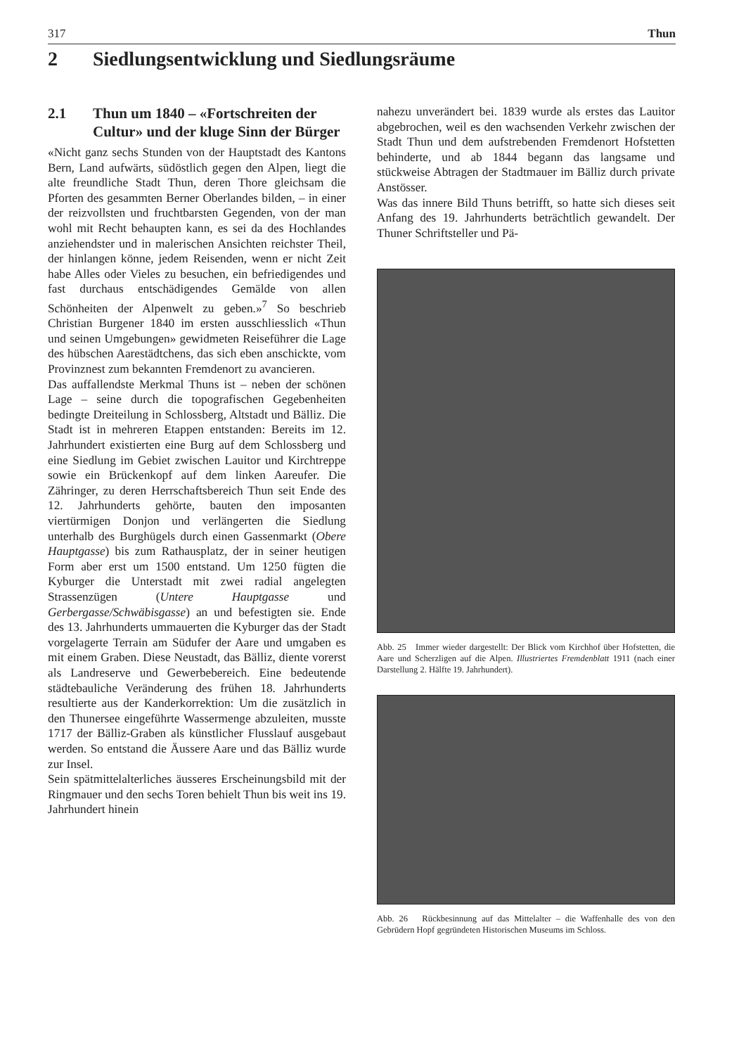317 Thun
2 Siedlungsentwicklung und Siedlungsräume
2.1 Thun um 1840 – «Fortschreiten der Cultur» und der kluge Sinn der Bürger
«Nicht ganz sechs Stunden von der Hauptstadt des Kantons Bern, Land aufwärts, südöstlich gegen den Alpen, liegt die alte freundliche Stadt Thun, deren Thore gleichsam die Pforten des gesammten Berner Oberlandes bilden, – in einer der reizvollsten und fruchtbarsten Gegenden, von der man wohl mit Recht behaupten kann, es sei da des Hochlandes anziehendster und in malerischen Ansichten reichster Theil, der hinlangen könne, jedem Reisenden, wenn er nicht Zeit habe Alles oder Vieles zu besuchen, ein befriedigendes und fast durchaus entschädigendes Gemälde von allen Schönheiten der Alpenwelt zu geben.»<sup>7</sup> So beschrieb Christian Burgener 1840 im ersten ausschliesslich «Thun und seinen Umgebungen» gewidmeten Reiseführer die Lage des hübschen Aarestädtchens, das sich eben anschickte, vom Provinznest zum bekannten Fremdenort zu avancieren.
Das auffallendste Merkmal Thuns ist – neben der schönen Lage – seine durch die topografischen Gegebenheiten bedingte Dreiteilung in Schlossberg, Altstadt und Bälliz. Die Stadt ist in mehreren Etappen entstanden: Bereits im 12. Jahrhundert existierten eine Burg auf dem Schlossberg und eine Siedlung im Gebiet zwischen Lauitor und Kirchtreppe sowie ein Brückenkopf auf dem linken Aareufer. Die Zähringer, zu deren Herrschaftsbereich Thun seit Ende des 12. Jahrhunderts gehörte, bauten den imposanten viertürmigen Donjon und verlängerten die Siedlung unterhalb des Burghügels durch einen Gassenmarkt (Obere Hauptgasse) bis zum Rathausplatz, der in seiner heutigen Form aber erst um 1500 entstand. Um 1250 fügten die Kyburger die Unterstadt mit zwei radial angelegten Strassenzügen (Untere Hauptgasse und Gerbergasse/Schwäbisgasse) an und befestigten sie. Ende des 13. Jahrhunderts ummauerten die Kyburger das der Stadt vorgelagerte Terrain am Südufer der Aare und umgaben es mit einem Graben. Diese Neustadt, das Bälliz, diente vorerst als Landreserve und Gewerbebereich. Eine bedeutende städtebauliche Veränderung des frühen 18. Jahrhunderts resultierte aus der Kanderkorrektion: Um die zusätzlich in den Thunersee eingeführte Wassermenge abzuleiten, musste 1717 der Bälliz-Graben als künstlicher Flusslauf ausgebaut werden. So entstand die Äussere Aare und das Bälliz wurde zur Insel.
Sein spätmittelalterliches äusseres Erscheinungsbild mit der Ringmauer und den sechs Toren behielt Thun bis weit ins 19. Jahrhundert hinein
nahezu unverändert bei. 1839 wurde als erstes das Lauitor abgebrochen, weil es den wachsenden Verkehr zwischen der Stadt Thun und dem aufstrebenden Fremdenort Hofstetten behinderte, und ab 1844 begann das langsame und stückweise Abtragen der Stadtmauer im Bälliz durch private Anstösser.
Was das innere Bild Thuns betrifft, so hatte sich dieses seit Anfang des 19. Jahrhunderts beträchtlich gewandelt. Der Thuner Schriftsteller und Pä-
Abb. 25 Immer wieder dargestellt: Der Blick vom Kirchhof über Hofstetten, die Aare und Scherzligen auf die Alpen. Illustriertes Fremdenblatt 1911 (nach einer Darstellung 2. Hälfte 19. Jahrhundert).
Abb. 26 Rückbesinnung auf das Mittelalter – die Waffenhalle des von den Gebrüdern Hopf gegründeten Historischen Museums im Schloss.